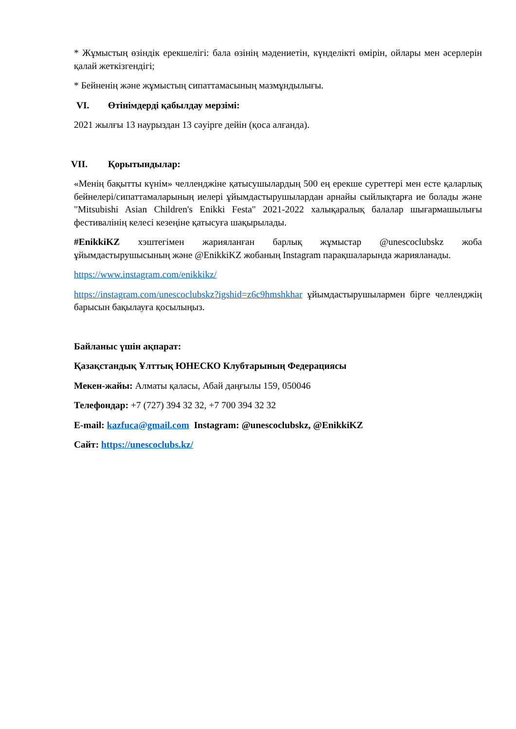* Жұмыстың өзіндік ерекшелігі: бала өзінің мәдениетін, күнделікті өмірін, ойлары мен әсерлерін қалай жеткізгендігі;
* Бейненің және жұмыстың сипаттамасының мазмұндылығы.
VI. Өтінімдерді қабылдау мерзімі:
2021 жылғы 13 наурыздан 13 сәуірге дейін (қоса алғанда).
VII. Қорытындылар:
«Менің бақытты күнім» челленджіне қатысушылардың 500 ең ерекше суреттері мен есте қаларлық бейнелері/сипаттамаларының иелері ұйымдастырушылардан арнайы сыйлықтарға ие болады және "Mitsubishi Asian Children's Enikki Festa" 2021-2022 халықаралық балалар шығармашылығы фестивалінің келесі кезеңіне қатысуға шақырылады.
#EnikkiKZ хэштегімен жарияланған барлық жұмыстар @unescoclubskz жоба ұйымдастырушысының және @EnikkiKZ жобаның Instagram парақшаларында жарияланады.
https://www.instagram.com/enikkikz/
https://instagram.com/unescoclubskz?igshid=z6c9hmshkhar ұйымдастырушылармен бірге челленджің барысын бақылауға қосылыңыз.
Байланыс үшін ақпарат:
Қазақстандық Ұлттық ЮНЕСКО Клубтарының Федерациясы
Мекен-жайы: Алматы қаласы, Абай даңғылы 159, 050046
Телефондар: +7 (727) 394 32 32, +7 700 394 32 32
E-mail: kazfuca@gmail.com Instagram: @unescoclubskz, @EnikkiKZ
Сайт: https://unescoclubs.kz/